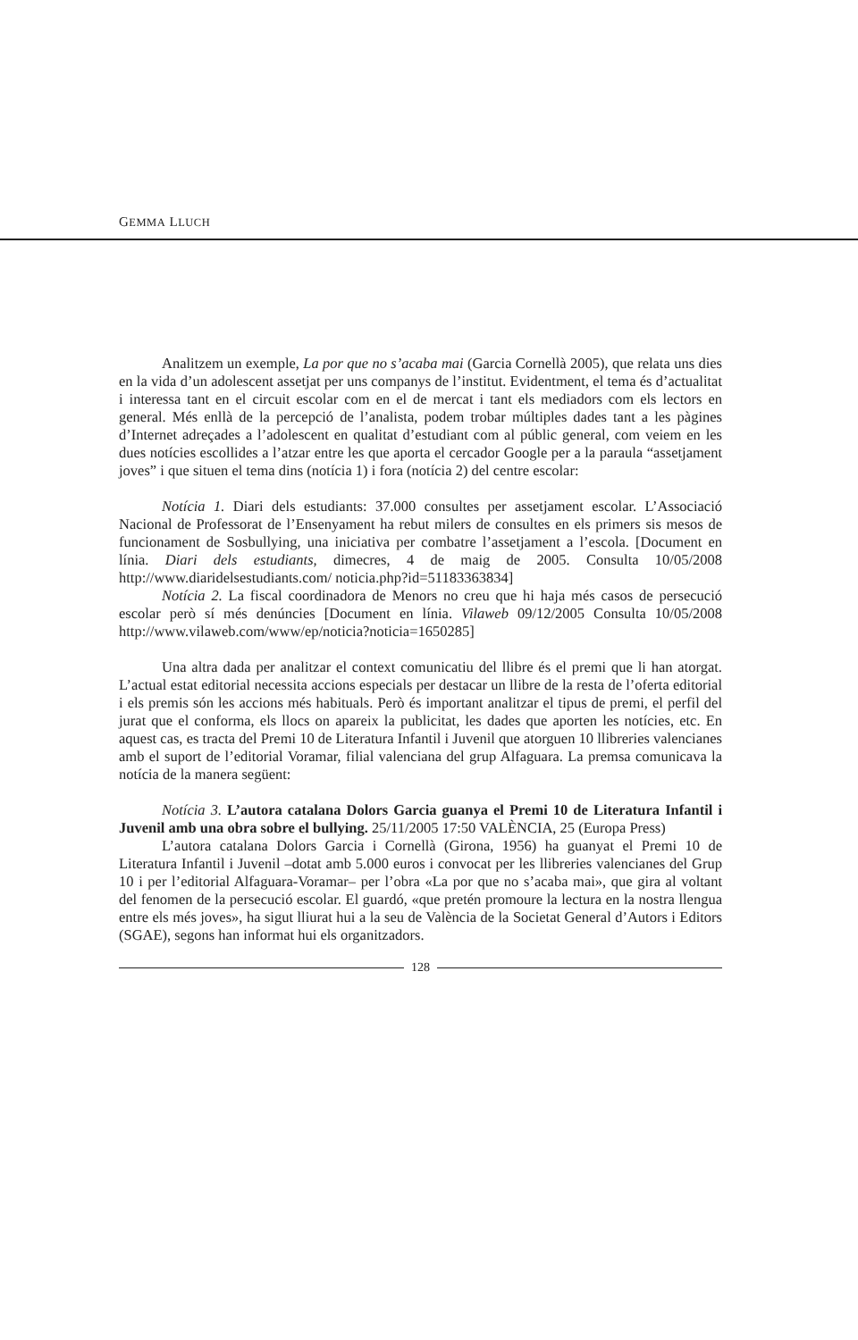GEMMA LLUCH
Analitzem un exemple, La por que no s’acaba mai (Garcia Cornellà 2005), que relata uns dies en la vida d’un adolescent assetjat per uns companys de l’institut. Evidentment, el tema és d’actualitat i interessa tant en el circuit escolar com en el de mercat i tant els mediadors com els lectors en general. Més enllà de la percepció de l’analista, podem trobar múltiples dades tant a les pàgines d’Internet adreçades a l’adolescent en qualitat d’estudiant com al públic general, com veiem en les dues notícies escollides a l’atzar entre les que aporta el cercador Google per a la paraula “assetjament joves” i que situen el tema dins (notícia 1) i fora (notícia 2) del centre escolar:
Notícia 1. Diari dels estudiants: 37.000 consultes per assetjament escolar. L’Associació Nacional de Professorat de l’Ensenyament ha rebut milers de consultes en els primers sis mesos de funcionament de Sosbullying, una iniciativa per combatre l’assetjament a l’escola. [Document en línia. Diari dels estudiants, dimecres, 4 de maig de 2005. Consulta 10/05/2008 http://www.diaridelsestudiants.com/ noticia.php?id=51183363834]
Notícia 2. La fiscal coordinadora de Menors no creu que hi haja més casos de persecució escolar però sí més denúncies [Document en línia. Vilaweb 09/12/2005 Consulta 10/05/2008 http://www.vilaweb.com/www/ep/noticia?noticia=1650285]
Una altra dada per analitzar el context comunicatiu del llibre és el premi que li han atorgat. L’actual estat editorial necessita accions especials per destacar un llibre de la resta de l’oferta editorial i els premis són les accions més habituals. Però és important analitzar el tipus de premi, el perfil del jurat que el conforma, els llocs on apareix la publicitat, les dades que aporten les notícies, etc. En aquest cas, es tracta del Premi 10 de Literatura Infantil i Juvenil que atorguen 10 llibreries valencianes amb el suport de l’editorial Voramar, filial valenciana del grup Alfaguara. La premsa comunicava la notícia de la manera següent:
Notícia 3. L’autora catalana Dolors Garcia guanya el Premi 10 de Literatura Infantil i Juvenil amb una obra sobre el bullying. 25/11/2005 17:50 VALÈNCIA, 25 (Europa Press)
L’autora catalana Dolors Garcia i Cornellà (Girona, 1956) ha guanyat el Premi 10 de Literatura Infantil i Juvenil –dotat amb 5.000 euros i convocat per les llibreries valencianes del Grup 10 i per l’editorial Alfaguara-Voramar– per l’obra «La por que no s’acaba mai», que gira al voltant del fenomen de la persecució escolar. El guardó, «que pretén promoure la lectura en la nostra llengua entre els més joves», ha sigut lliurat hui a la seu de València de la Societat General d’Autors i Editors (SGAE), segons han informat hui els organitzadors.
128